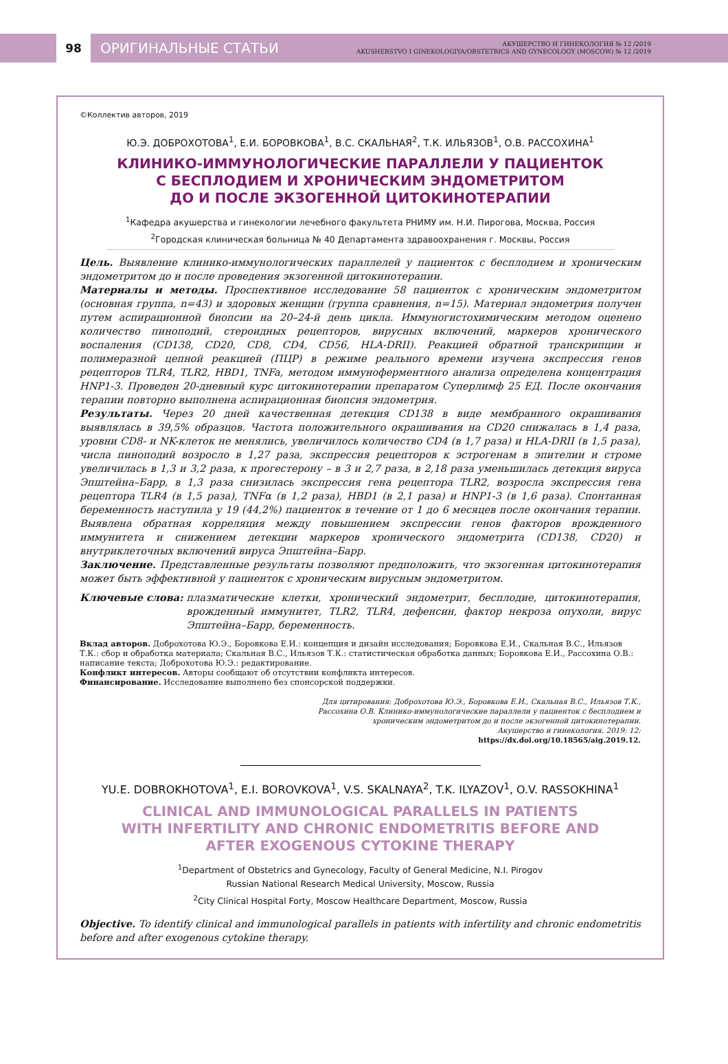98
ОРИГИНАЛЬНЫЕ СТАТЬИ
АКУШЕРСТВО И ГИНЕКОЛОГИЯ № 12 /2019
AKUSHERSTVO I GINEKOLOGIYA/OBSTETRICS AND GYNECOLOGY (MOSCOW) № 12 /2019
©Коллектив авторов, 2019
Ю.Э. ДОБРОХОТОВА<sup>1</sup>, Е.И. БОРОВКОВА<sup>1</sup>, В.С. СКАЛЬНАЯ<sup>2</sup>, Т.К. ИЛЬЯЗОВ<sup>1</sup>, О.В. РАССОХИНА<sup>1</sup>
КЛИНИКО-ИММУНОЛОГИЧЕСКИЕ ПАРАЛЛЕЛИ У ПАЦИЕНТОК
С БЕСПЛОДИЕМ И ХРОНИЧЕСКИМ ЭНДОМЕТРИТОМ
ДО И ПОСЛЕ ЭКЗОГЕННОЙ ЦИТОКИНОТЕРАПИИ
<sup>1</sup> Кафедра акушерства и гинекологии лечебного факультета РНИМУ им. Н.И. Пирогова, Москва, Россия
<sup>2</sup> Городская клиническая больница № 40 Департамента здравоохранения г. Москвы, Россия
Цель. Выявление клинико-иммунологических параллелей у пациенток с бесплодием и хроническим эндометритом до и после проведения экзогенной цитокинотерапии.
Материалы и методы. Проспективное исследование 58 пациенток с хроническим эндометритом (основная группа, n=43) и здоровых женщин (группа сравнения, n=15). Материал эндометрия получен путем аспирационной биопсии на 20–24-й день цикла. Иммуногистохимическим методом оценено количество пиноподий, стероидных рецепторов, вирусных включений, маркеров хронического воспаления (CD138, CD20, CD8, CD4, CD56, HLA-DRII). Реакцией обратной транскрипции и полимеразной цепной реакцией (ПЦР) в режиме реального времени изучена экспрессия генов рецепторов TLR4, TLR2, HBD1, TNFa, методом иммуноферментного анализа определена концентрация HNP1-3. Проведен 20-дневный курс цитокинотерапии препаратом Суперлимф 25 ЕД. После окончания терапии повторно выполнена аспирационная биопсия эндометрия.
Результаты. Через 20 дней качественная детекция CD138 в виде мембранного окрашивания выявлялась в 39,5% образцов. Частота положительного окрашивания на CD20 снижалась в 1,4 раза, уровни CD8- и NK-клеток не менялись, увеличилось количество CD4 (в 1,7 раза) и HLA-DRII (в 1,5 раза), числа пиноподий возросло в 1,27 раза, экспрессия рецепторов к эстрогенам в эпителии и строме увеличилась в 1,3 и 3,2 раза, к прогестерону – в 3 и 2,7 раза, в 2,18 раза уменьшилась детекция вируса Эпштейна–Барр, в 1,3 раза снизилась экспрессия гена рецептора TLR2, возросла экспрессия гена рецептора TLR4 (в 1,5 раза), TNFα (в 1,2 раза), HBD1 (в 2,1 раза) и HNP1-3 (в 1,6 раза). Спонтанная беременность наступила у 19 (44,2%) пациенток в течение от 1 до 6 месяцев после окончания терапии. Выявлена обратная корреляция между повышением экспрессии генов факторов врожденного иммунитета и снижением детекции маркеров хронического эндометрита (CD138, CD20) и внутриклеточных включений вируса Эпштейна–Барр.
Заключение. Представленные результаты позволяют предположить, что экзогенная цитокинотерапия может быть эффективной у пациенток с хроническим вирусным эндометритом.
Ключевые слова: плазматические клетки, хронический эндометрит, бесплодие, цитокинотерапия, врожденный иммунитет, TLR2, TLR4, дефенсин, фактор некроза опухоли, вирус Эпштейна–Барр, беременность.
Вклад авторов. Доброхотова Ю.Э., Боровкова Е.И.: концепция и дизайн исследования; Боровкова Е.И., Скальная В.С., Ильязов Т.К.: сбор и обработка материала; Скальная В.С., Ильязов Т.К.: статистическая обработка данных; Боровкова Е.И., Рассохина О.В.: написание текста; Доброхотова Ю.Э.: редактирование.
Конфликт интересов. Авторы сообщают об отсутствии конфликта интересов.
Финансирование. Исследование выполнено без спонсорской поддержки.
Для цитирования: Доброхотова Ю.Э., Боровкова Е.И., Скальная В.С., Ильязов Т.К.,
Рассохина О.В. Клинико-иммунологические параллели у пациенток с бесплодием и
хроническим эндометритом до и после экзогенной цитокинотерапии.
Акушерство и гинекология. 2019; 12:
https://dx.doi.org/10.18565/aig.2019.12.
YU.E. DOBROKHOTOVA<sup>1</sup>, E.I. BOROVKOVA<sup>1</sup>, V.S. SKALNAYA<sup>2</sup>, T.K. ILYAZOV<sup>1</sup>, O.V. RASSOKHINA<sup>1</sup>
CLINICAL AND IMMUNOLOGICAL PARALLELS IN PATIENTS
WITH INFERTILITY AND CHRONIC ENDOMETRITIS BEFORE AND
AFTER EXOGENOUS CYTOKINE THERAPY
<sup>1</sup> Department of Obstetrics and Gynecology, Faculty of General Medicine, N.I. Pirogov
Russian National Research Medical University, Moscow, Russia
<sup>2</sup> City Clinical Hospital Forty, Moscow Healthcare Department, Moscow, Russia
Objective. To identify clinical and immunological parallels in patients with infertility and chronic endometritis before and after exogenous cytokine therapy.